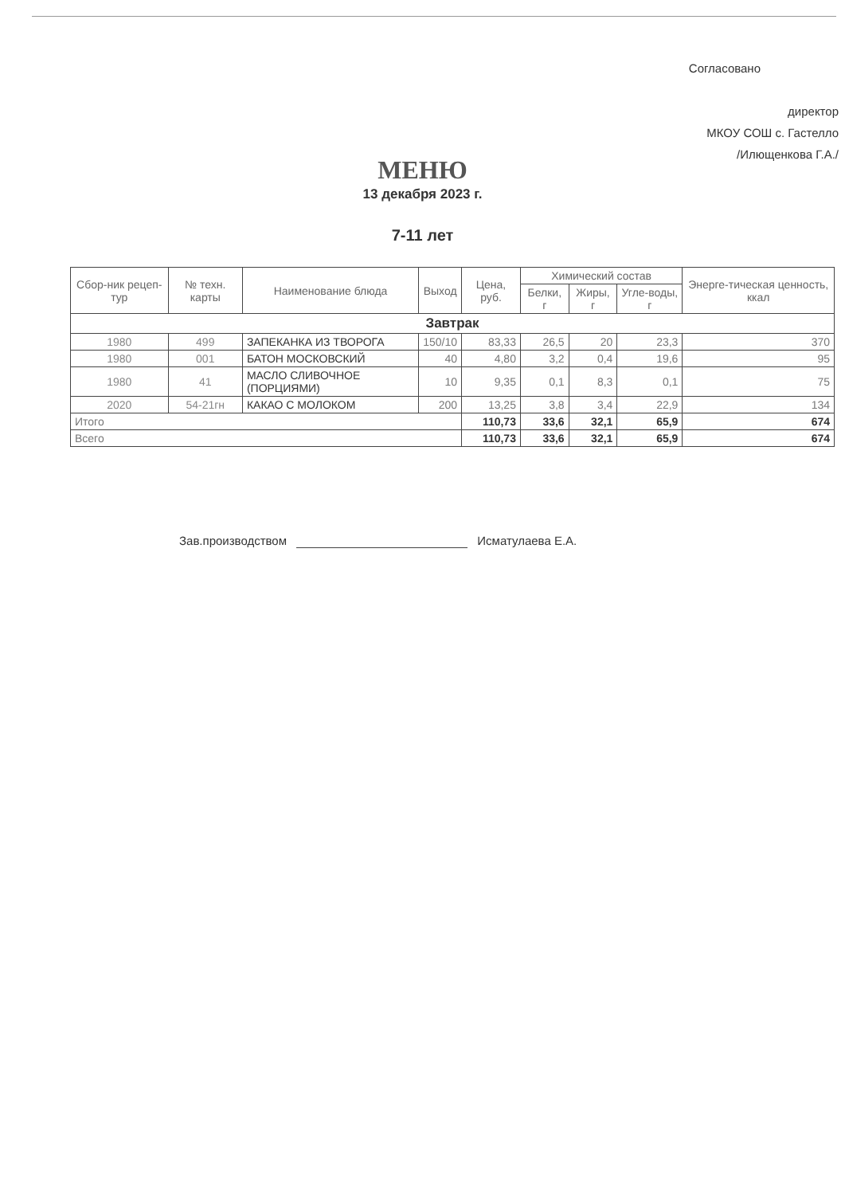Согласовано
директор
МКОУ СОШ с. Гастелло
/Илющенкова Г.А./
МЕНЮ
13 декабря 2023 г.
7-11 лет
| Сбор-ник рецеп-тур | № техн. карты | Наименование блюда | Выход | Цена, руб. | Химический состав | | | Энерге-тическая ценность, ккал |
| --- | --- | --- | --- | --- | --- | --- | --- | --- |
| | | | | | Белки, г | Жиры, г | Угле-воды, г | |
| Завтрак | | | | | | | | |
| 1980 | 499 | ЗАПЕКАНКА ИЗ ТВОРОГА | 150/10 | 83,33 | 26,5 | 20 | 23,3 | 370 |
| 1980 | 001 | БАТОН МОСКОВСКИЙ | 40 | 4,80 | 3,2 | 0,4 | 19,6 | 95 |
| 1980 | 41 | МАСЛО СЛИВОЧНОЕ (ПОРЦИЯМИ) | 10 | 9,35 | 0,1 | 8,3 | 0,1 | 75 |
| 2020 | 54-21гн | КАКАО С МОЛОКОМ | 200 | 13,25 | 3,8 | 3,4 | 22,9 | 134 |
| Итого | | | | 110,73 | 33,6 | 32,1 | 65,9 | 674 |
| Всего | | | | 110,73 | 33,6 | 32,1 | 65,9 | 674 |
Зав.производством Исматулаева Е.А.